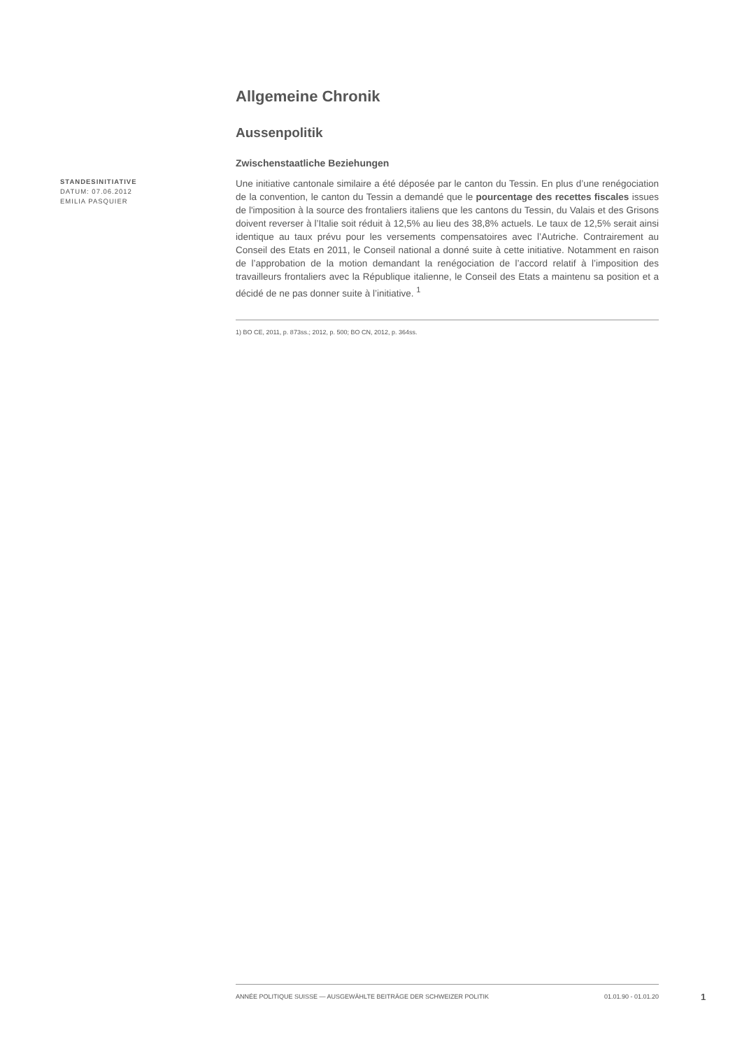Allgemeine Chronik
Aussenpolitik
Zwischenstaatliche Beziehungen
STANDESINITIATIVE
DATUM: 07.06.2012
EMILIA PASQUIER
Une initiative cantonale similaire a été déposée par le canton du Tessin. En plus d’une renégociation de la convention, le canton du Tessin a demandé que le pourcentage des recettes fiscales issues de l'imposition à la source des frontaliers italiens que les cantons du Tessin, du Valais et des Grisons doivent reverser à l’Italie soit réduit à 12,5% au lieu des 38,8% actuels. Le taux de 12,5% serait ainsi identique au taux prévu pour les versements compensatoires avec l’Autriche. Contrairement au Conseil des Etats en 2011, le Conseil national a donné suite à cette initiative. Notamment en raison de l’approbation de la motion demandant la renégociation de l’accord relatif à l’imposition des travailleurs frontaliers avec la République italienne, le Conseil des Etats a maintenu sa position et a décidé de ne pas donner suite à l’initiative. <sup>1</sup>
1) BO CE, 2011, p. 873ss.; 2012, p. 500; BO CN, 2012, p. 364ss.
ANNÉE POLITIQUE SUISSE — AUSGEWÄHLTE BEITRÄGE DER SCHWEIZER POLITIK 01.01.90 - 01.01.20
1